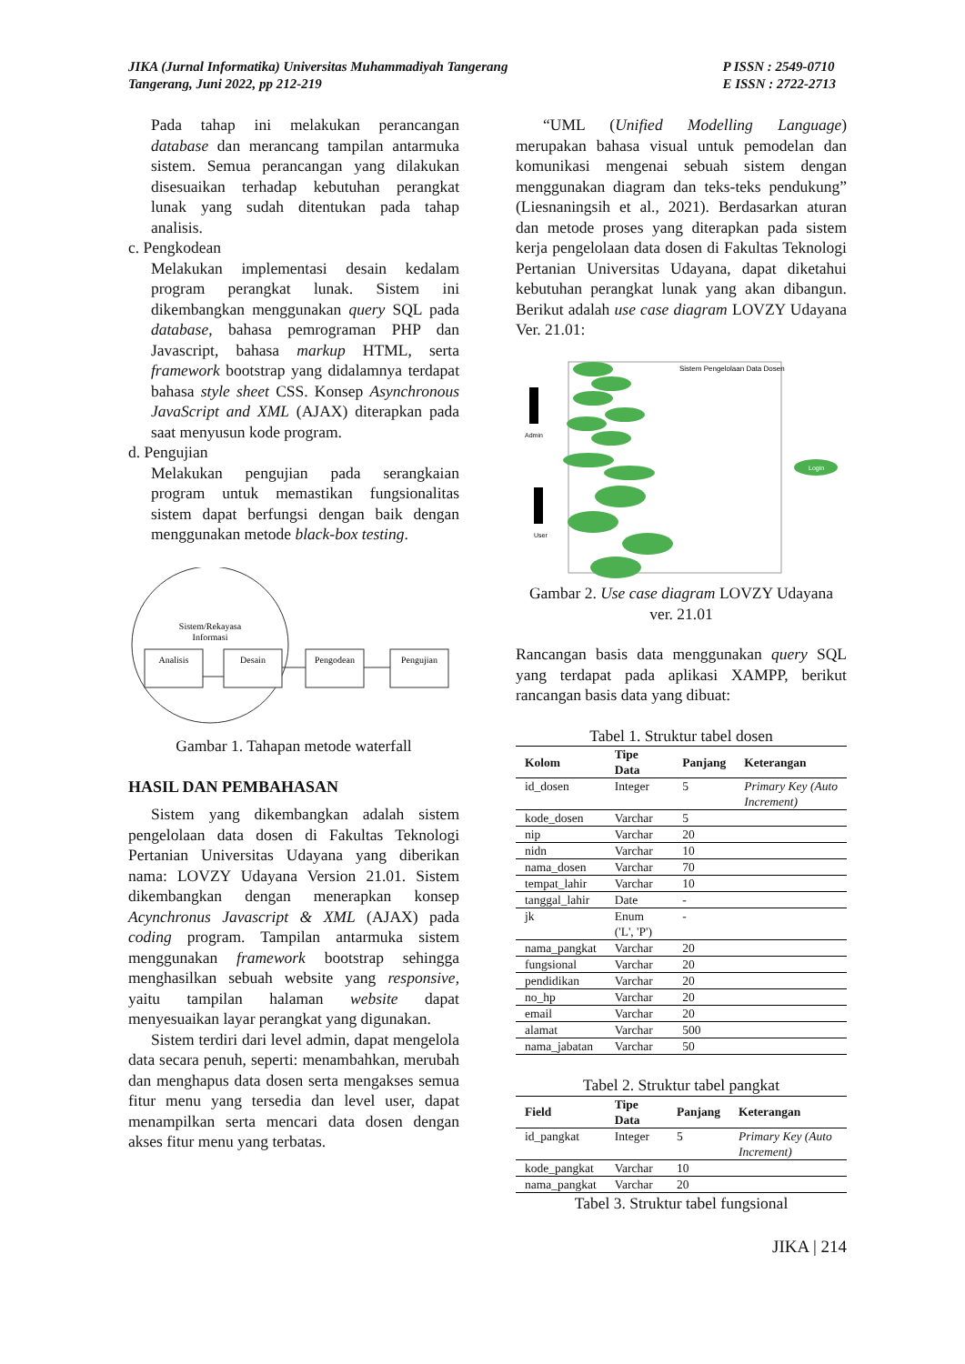JIKA (Jurnal Informatika) Universitas Muhammadiyah Tangerang
Tangerang, Juni 2022, pp 212-219
P ISSN : 2549-0710
E ISSN : 2722-2713
Pada tahap ini melakukan perancangan database dan merancang tampilan antarmuka sistem. Semua perancangan yang dilakukan disesuaikan terhadap kebutuhan perangkat lunak yang sudah ditentukan pada tahap analisis.
c. Pengkodean
Melakukan implementasi desain kedalam program perangkat lunak. Sistem ini dikembangkan menggunakan query SQL pada database, bahasa pemrograman PHP dan Javascript, bahasa markup HTML, serta framework bootstrap yang didalamnya terdapat bahasa style sheet CSS. Konsep Asynchronous JavaScript and XML (AJAX) diterapkan pada saat menyusun kode program.
d. Pengujian
Melakukan pengujian pada serangkaian program untuk memastikan fungsionalitas sistem dapat berfungsi dengan baik dengan menggunakan metode black-box testing.
Sistem/Rekayasa
Informasi
Analisis
Desain
Pengodean
Pengujian
Gambar 1. Tahapan metode waterfall
HASIL DAN PEMBAHASAN
Sistem yang dikembangkan adalah sistem pengelolaan data dosen di Fakultas Teknologi Pertanian Universitas Udayana yang diberikan nama: LOVZY Udayana Version 21.01. Sistem dikembangkan dengan menerapkan konsep Acynchronus Javascript & XML (AJAX) pada coding program. Tampilan antarmuka sistem menggunakan framework bootstrap sehingga menghasilkan sebuah website yang responsive, yaitu tampilan halaman website dapat menyesuaikan layar perangkat yang digunakan.
Sistem terdiri dari level admin, dapat mengelola data secara penuh, seperti: menambahkan, merubah dan menghapus data dosen serta mengakses semua fitur menu yang tersedia dan level user, dapat menampilkan serta mencari data dosen dengan akses fitur menu yang terbatas.
“UML (Unified Modelling Language) merupakan bahasa visual untuk pemodelan dan komunikasi mengenai sebuah sistem dengan menggunakan diagram dan teks-teks pendukung” (Liesnaningsih et al., 2021). Berdasarkan aturan dan metode proses yang diterapkan pada sistem kerja pengelolaan data dosen di Fakultas Teknologi Pertanian Universitas Udayana, dapat diketahui kebutuhan perangkat lunak yang akan dibangun. Berikut adalah use case diagram LOVZY Udayana Ver. 21.01:
Sistem Pengelolaan Data Dosen
Admin
User
Login
Gambar 2. Use case diagram LOVZY Udayana ver. 21.01
Rancangan basis data menggunakan query SQL yang terdapat pada aplikasi XAMPP, berikut rancangan basis data yang dibuat:
Tabel 1. Struktur tabel dosen
| Kolom | Tipe Data | Panjang | Keterangan |
| --- | --- | --- | --- |
| id_dosen | Integer | 5 | Primary Key (Auto Increment) |
| kode_dosen | Varchar | 5 | |
| nip | Varchar | 20 | |
| nidn | Varchar | 10 | |
| nama_dosen | Varchar | 70 | |
| tempat_lahir | Varchar | 10 | |
| tanggal_lahir | Date | - | |
| jk | Enum ('L', 'P') | - | |
| nama_pangkat | Varchar | 20 | |
| fungsional | Varchar | 20 | |
| pendidikan | Varchar | 20 | |
| no_hp | Varchar | 20 | |
| email | Varchar | 20 | |
| alamat | Varchar | 500 | |
| nama_jabatan | Varchar | 50 | |
Tabel 2. Struktur tabel pangkat
| Field | Tipe Data | Panjang | Keterangan |
| --- | --- | --- | --- |
| id_pangkat | Integer | 5 | Primary Key (Auto Increment) |
| kode_pangkat | Varchar | 10 | |
| nama_pangkat | Varchar | 20 | |
Tabel 3. Struktur tabel fungsional
JIKA | 214